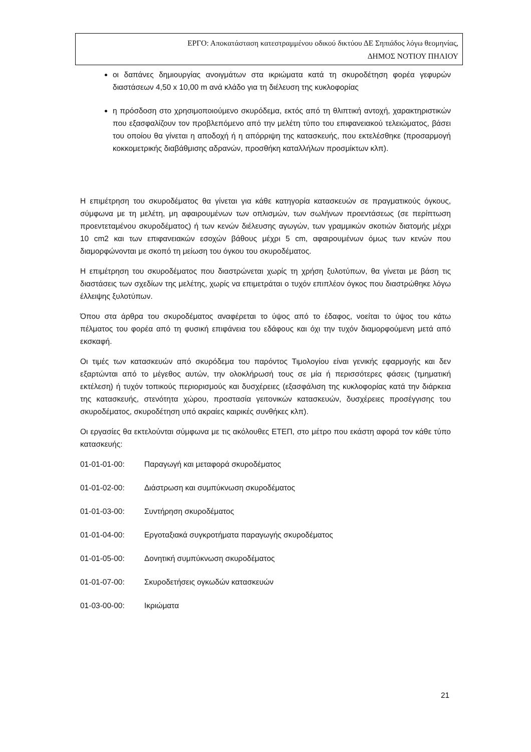ΕΡΓΟ: Αποκατάσταση κατεστραμμένου οδικού δικτύου ΔΕ Σηπιάδος λόγω θεομηνίας,
ΔΗΜΟΣ ΝΟΤΙΟΥ ΠΗΛΙΟΥ
οι δαπάνες δημιουργίας ανοιγμάτων στα ικριώματα κατά τη σκυροδέτηση φορέα γεφυρών διαστάσεων 4,50 x 10,00 m ανά κλάδο για τη διέλευση της κυκλοφορίας
η πρόσδοση στο χρησιμοποιούμενο σκυρόδεμα, εκτός από τη θλιπτική αντοχή, χαρακτηριστικών που εξασφαλίζουν τον προβλεπόμενο από την μελέτη τύπο του επιφανειακού τελειώματος, βάσει του οποίου θα γίνεται η αποδοχή ή η απόρριψη της κατασκευής, που εκτελέσθηκε (προσαρμογή κοκκομετρικής διαβάθμισης αδρανών, προσθήκη καταλλήλων προσμίκτων κλπ).
Η επιμέτρηση του σκυροδέματος θα γίνεται για κάθε κατηγορία κατασκευών σε πραγματικούς όγκους, σύμφωνα με τη μελέτη, μη αφαιρουμένων των οπλισμών, των σωλήνων προεντάσεως (σε περίπτωση προεντεταμένου σκυροδέματος) ή των κενών διέλευσης αγωγών, των γραμμικών σκοτιών διατομής μέχρι 10 cm2 και των επιφανειακών εσοχών βάθους μέχρι 5 cm, αφαιρουμένων όμως των κενών που διαμορφώνονται με σκοπό τη μείωση του όγκου του σκυροδέματος.
Η επιμέτρηση του σκυροδέματος που διαστρώνεται χωρίς τη χρήση ξυλοτύπων, θα γίνεται με βάση τις διαστάσεις των σχεδίων της μελέτης, χωρίς να επιμετράται ο τυχόν επιπλέον όγκος που διαστρώθηκε λόγω έλλειψης ξυλοτύπων.
Όπου στα άρθρα του σκυροδέματος αναφέρεται το ύψος από το έδαφος, νοείται το ύψος του κάτω πέλματος του φορέα από τη φυσική επιφάνεια του εδάφους και όχι την τυχόν διαμορφούμενη μετά από εκσκαφή.
Οι τιμές των κατασκευών από σκυρόδεμα του παρόντος Τιμολογίου είναι γενικής εφαρμογής και δεν εξαρτώνται από το μέγεθος αυτών, την ολοκλήρωσή τους σε μία ή περισσότερες φάσεις (τμηματική εκτέλεση) ή τυχόν τοπικούς περιορισμούς και δυσχέρειες (εξασφάλιση της κυκλοφορίας κατά την διάρκεια της κατασκευής, στενότητα χώρου, προστασία γειτονικών κατασκευών, δυσχέρειες προσέγγισης του σκυροδέματος, σκυροδέτηση υπό ακραίες καιρικές συνθήκες κλπ).
Οι εργασίες θα εκτελούνται σύμφωνα με τις ακόλουθες ΕΤΕΠ, στο μέτρο που εκάστη αφορά τον κάθε τύπο κατασκευής:
01-01-01-00: Παραγωγή και μεταφορά σκυροδέματος
01-01-02-00: Διάστρωση και συμπύκνωση σκυροδέματος
01-01-03-00: Συντήρηση σκυροδέματος
01-01-04-00: Εργοταξιακά συγκροτήματα παραγωγής σκυροδέματος
01-01-05-00: Δονητική συμπύκνωση σκυροδέματος
01-01-07-00: Σκυροδετήσεις ογκωδών κατασκευών
01-03-00-00: Ικριώματα
21